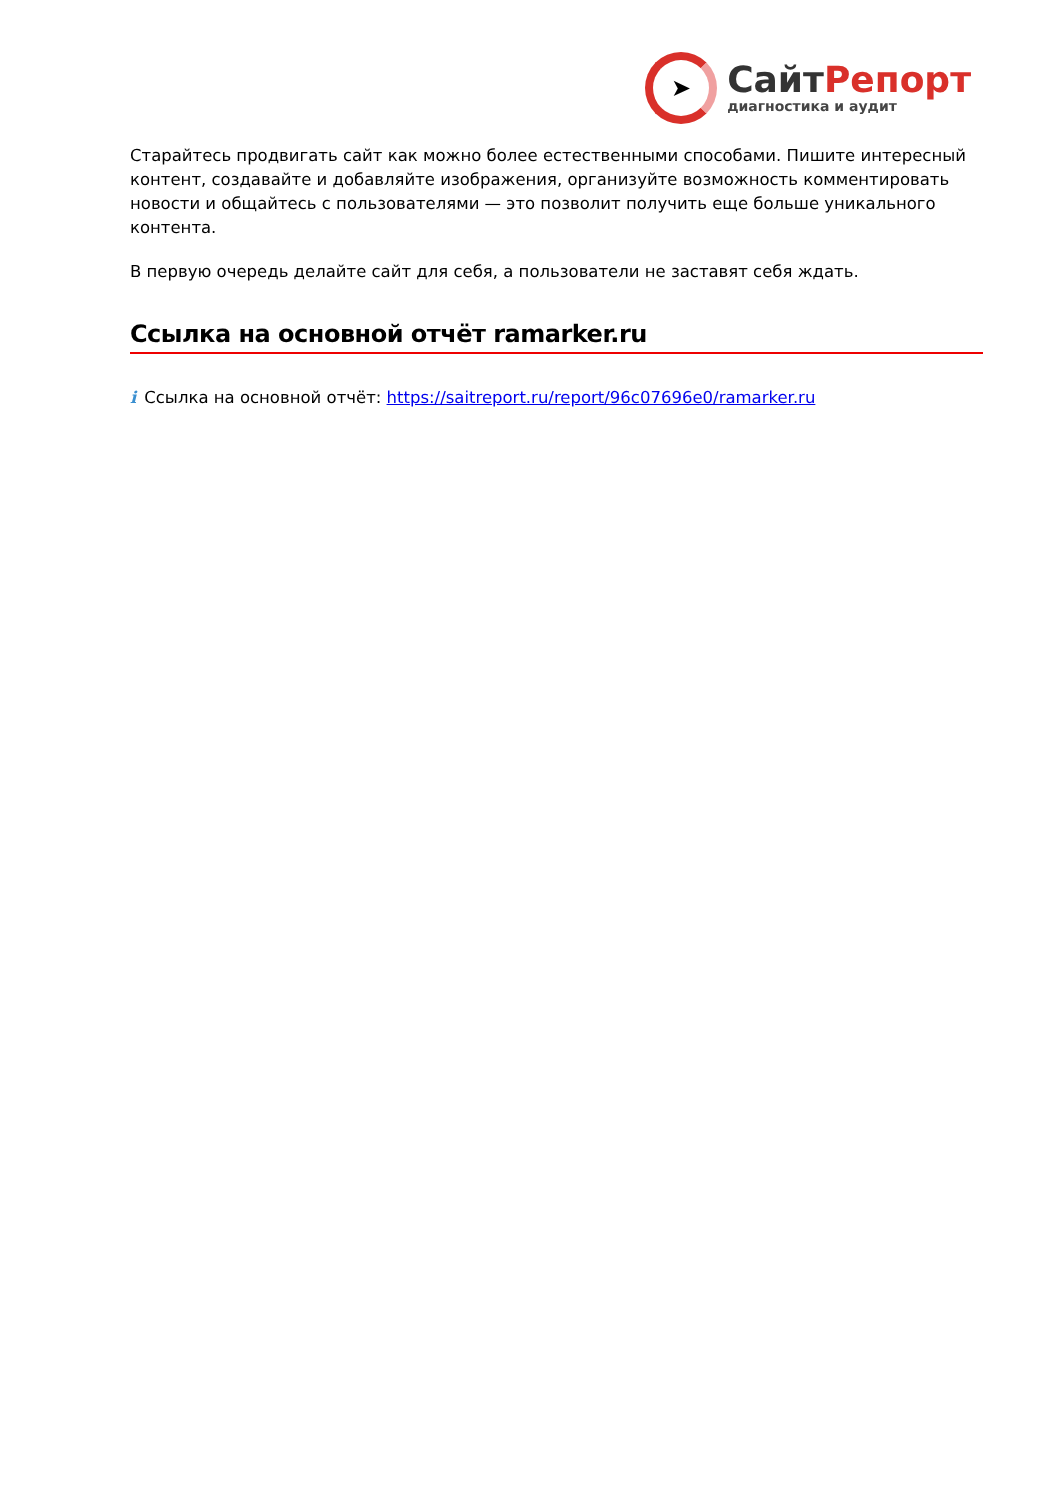➤
СайтРепорт
диагностика и аудит
Старайтесь продвигать сайт как можно более естественными способами. Пишите интересный контент, создавайте и добавляйте изображения, организуйте возможность комментировать новости и общайтесь с пользователями — это позволит получить еще больше уникального контента.
В первую очередь делайте сайт для себя, а пользователи не заставят себя ждать.
Ссылка на основной отчёт ramarker.ru
i Ссылка на основной отчёт: https://saitreport.ru/report/96c07696e0/ramarker.ru